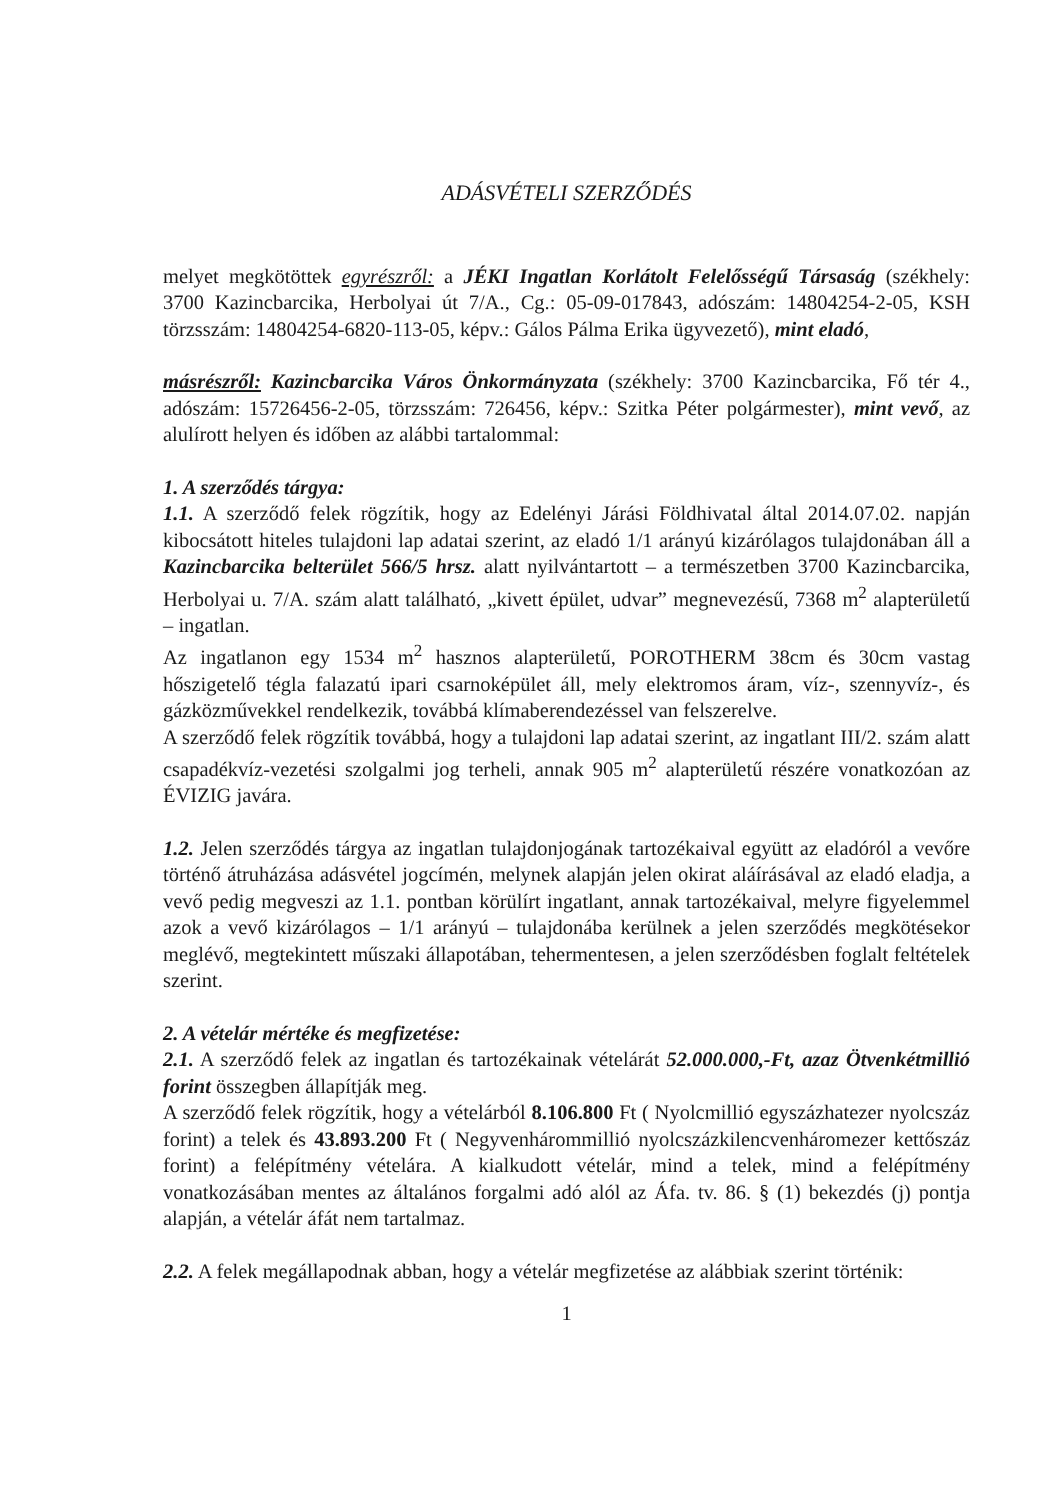ADÁSVÉTELI SZERZŐDÉS
melyet megkötöttek egyrészről: a JÉKI Ingatlan Korlátolt Felelősségű Társaság (székhely: 3700 Kazincbarcika, Herbolyai út 7/A., Cg.: 05-09-017843, adószám: 14804254-2-05, KSH törzsszám: 14804254-6820-113-05, képv.: Gálos Pálma Erika ügyvezető), mint eladó,
másrészről: Kazincbarcika Város Önkormányzata (székhely: 3700 Kazincbarcika, Fő tér 4., adószám: 15726456-2-05, törzsszám: 726456, képv.: Szitka Péter polgármester), mint vevő, az alulírott helyen és időben az alábbi tartalommal:
1. A szerződés tárgya:
1.1. A szerződő felek rögzítik, hogy az Edelényi Járási Földhivatal által 2014.07.02. napján kibocsátott hiteles tulajdoni lap adatai szerint, az eladó 1/1 arányú kizárólagos tulajdonában áll a Kazincbarcika belterület 566/5 hrsz. alatt nyilvántartott – a természetben 3700 Kazincbarcika, Herbolyai u. 7/A. szám alatt található, „kivett épület, udvar” megnevezésű, 7368 m<sup>2</sup> alapterületű – ingatlan.
Az ingatlanon egy 1534 m<sup>2</sup> hasznos alapterületű, POROTHERM 38cm és 30cm vastag hőszigetelő tégla falazatú ipari csarnoképület áll, mely elektromos áram, víz-, szennyvíz-, és gázközművekkel rendelkezik, továbbá klímaberendezéssel van felszerelve.
A szerződő felek rögzítik továbbá, hogy a tulajdoni lap adatai szerint, az ingatlant III/2. szám alatt csapadékvíz-vezetési szolgalmi jog terheli, annak 905 m<sup>2</sup> alapterületű részére vonatkozóan az ÉVIZIG javára.
1.2. Jelen szerződés tárgya az ingatlan tulajdonjogának tartozékaival együtt az eladóról a vevőre történő átruházása adásvétel jogcímén, melynek alapján jelen okirat aláírásával az eladó eladja, a vevő pedig megveszi az 1.1. pontban körülírt ingatlant, annak tartozékaival, melyre figyelemmel azok a vevő kizárólagos – 1/1 arányú – tulajdonába kerülnek a jelen szerződés megkötésekor meglévő, megtekintett műszaki állapotában, tehermentesen, a jelen szerződésben foglalt feltételek szerint.
2. A vételár mértéke és megfizetése:
2.1. A szerződő felek az ingatlan és tartozékainak vételárát 52.000.000,-Ft, azaz Ötvenkétmillió forint összegben állapítják meg.
A szerződő felek rögzítik, hogy a vételárból 8.106.800 Ft ( Nyolcmillió egyszázhatezer nyolcszáz forint) a telek és 43.893.200 Ft ( Negyvenhárommillió nyolcszázkilencvenháromezer kettőszáz forint) a felépítmény vételára. A kialkudott vételár, mind a telek, mind a felépítmény vonatkozásában mentes az általános forgalmi adó alól az Áfa. tv. 86. § (1) bekezdés (j) pontja alapján, a vételár áfát nem tartalmaz.
2.2. A felek megállapodnak abban, hogy a vételár megfizetése az alábbiak szerint történik:
1